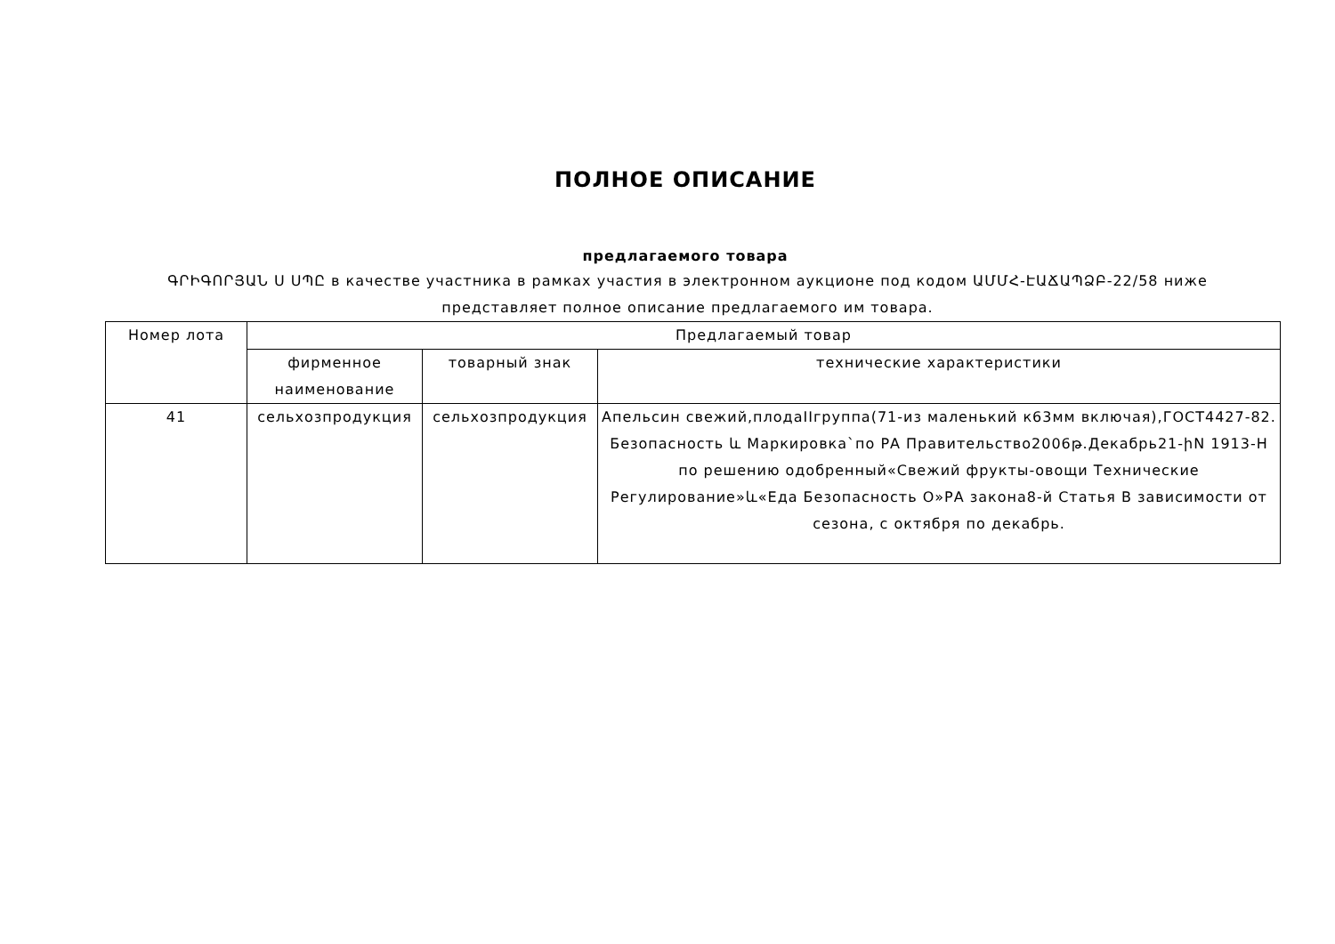ПОЛНОЕ ОПИСАНИЕ
предлагаемого товара
ԳՐԻԳՈՐՅԱՆ Ս ՍՊԸ в качестве участника в рамках участия в электронном аукционе под кодом ԱՄՄՀ-ԷԱՃԱՊՁԲ-22/58 ниже представляет полное описание предлагаемого им товара.
| Номер лота | Предлагаемый товар | | |
| --- | --- | --- | --- |
| | фирменное наименование | товарный знак | технические характеристики |
| 41 | сельхозпродукция | сельхозпродукция | Апельсин свежий,плодаIIгруппа(71-из маленький к63мм включая),ГОСТ4427-82. Безопасность և Маркировка`по РА Правительство2006թ.Декабрь21-իN 1913-Н по решению одобренный«Свежий фрукты-овощи Технические Регулирование»և«Еда Безопасность О»РА закона8-й Статья В зависимости от сезона, с октября по декабрь. |